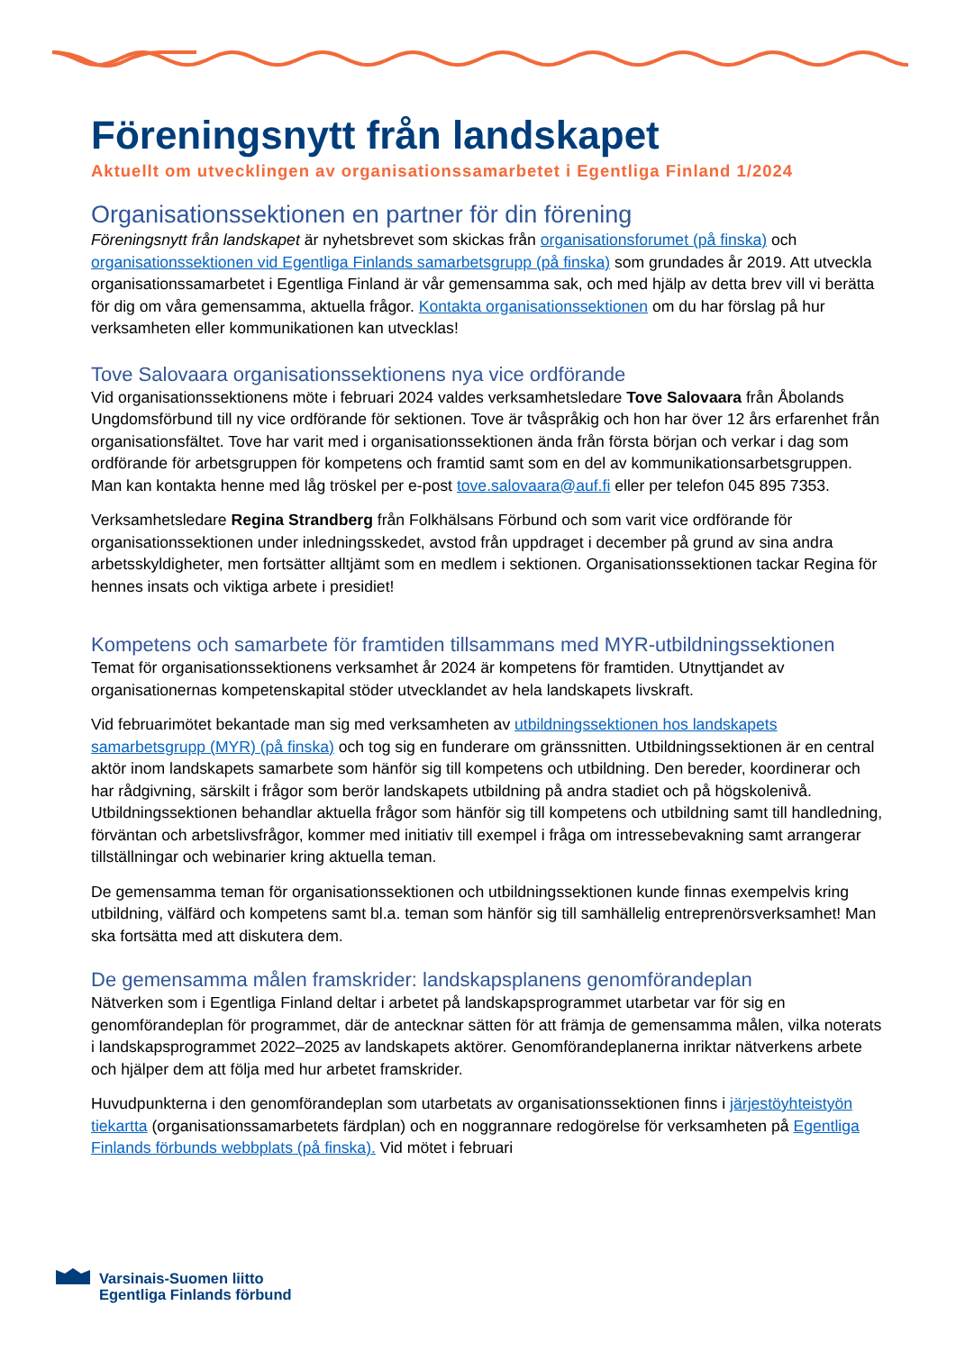Föreningsnytt från landskapet
Aktuellt om utvecklingen av organisationssamarbetet i Egentliga Finland 1/2024
Organisationssektionen en partner för din förening
Föreningsnytt från landskapet är nyhetsbrevet som skickas från organisationsforumet (på finska) och organisationssektionen vid Egentliga Finlands samarbetsgrupp (på finska) som grundades år 2019. Att utveckla organisationssamarbetet i Egentliga Finland är vår gemensamma sak, och med hjälp av detta brev vill vi berätta för dig om våra gemensamma, aktuella frågor. Kontakta organisationssektionen om du har förslag på hur verksamheten eller kommunikationen kan utvecklas!
Tove Salovaara organisationssektionens nya vice ordförande
Vid organisationssektionens möte i februari 2024 valdes verksamhetsledare Tove Salovaara från Åbolands Ungdomsförbund till ny vice ordförande för sektionen. Tove är tvåspråkig och hon har över 12 års erfarenhet från organisationsfältet. Tove har varit med i organisationssektionen ända från första början och verkar i dag som ordförande för arbetsgruppen för kompetens och framtid samt som en del av kommunikationsarbetsgruppen. Man kan kontakta henne med låg tröskel per e-post tove.salovaara@auf.fi eller per telefon 045 895 7353.
Verksamhetsledare Regina Strandberg från Folkhälsans Förbund och som varit vice ordförande för organisationssektionen under inledningsskedet, avstod från uppdraget i december på grund av sina andra arbetsskyldigheter, men fortsätter alltjämt som en medlem i sektionen. Organisationssektionen tackar Regina för hennes insats och viktiga arbete i presidiet!
Kompetens och samarbete för framtiden tillsammans med MYR-utbildningssektionen
Temat för organisationssektionens verksamhet år 2024 är kompetens för framtiden. Utnyttjandet av organisationernas kompetenskapital stöder utvecklandet av hela landskapets livskraft.
Vid februarimötet bekantade man sig med verksamheten av utbildningssektionen hos landskapets samarbetsgrupp (MYR) (på finska) och tog sig en funderare om gränssnitten. Utbildningssektionen är en central aktör inom landskapets samarbete som hänför sig till kompetens och utbildning. Den bereder, koordinerar och har rådgivning, särskilt i frågor som berör landskapets utbildning på andra stadiet och på högskolenivå. Utbildningssektionen behandlar aktuella frågor som hänför sig till kompetens och utbildning samt till handledning, förväntan och arbetslivsfrågor, kommer med initiativ till exempel i fråga om intressebevakning samt arrangerar tillställningar och webinarier kring aktuella teman.
De gemensamma teman för organisationssektionen och utbildningssektionen kunde finnas exempelvis kring utbildning, välfärd och kompetens samt bl.a. teman som hänför sig till samhällelig entreprenörsverksamhet! Man ska fortsätta med att diskutera dem.
De gemensamma målen framskrider: landskapsplanens genomförandeplan
Nätverken som i Egentliga Finland deltar i arbetet på landskapsprogrammet utarbetar var för sig en genomförandeplan för programmet, där de antecknar sätten för att främja de gemensamma målen, vilka noterats i landskapsprogrammet 2022–2025 av landskapets aktörer. Genomförandeplanerna inriktar nätverkens arbete och hjälper dem att följa med hur arbetet framskrider.
Huvudpunkterna i den genomförandeplan som utarbetats av organisationssektionen finns i järjestöyhteistyön tiekartta (organisationssamarbetets färdplan) och en noggrannare redogörelse för verksamheten på Egentliga Finlands förbunds webbplats (på finska). Vid mötet i februari
Varsinais-Suomen liitto
Egentliga Finlands förbund